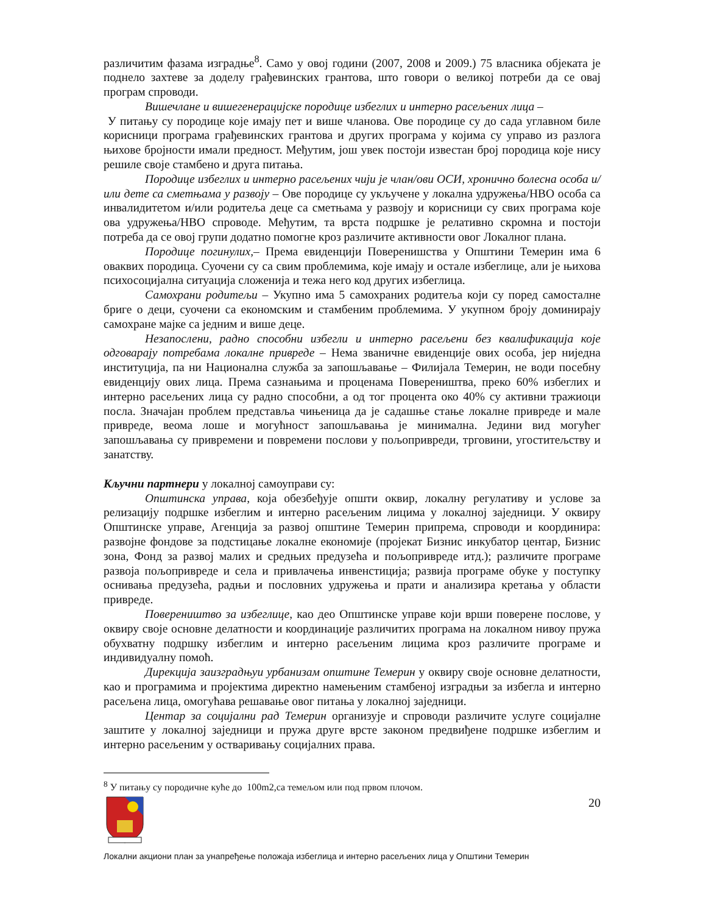различитим фазама изградње<sup>8</sup>. Само у овој години (2007, 2008 и 2009.) 75 власника објеката је поднело захтеве за доделу грађевинских грантова, што говори о великој потреби да се овај програм спроводи.
Вишечлане и вишегенерацијске породице избеглих и интерно расељених лица –
У питању су породице које имају пет и више чланова. Ове породице су до сада углавном биле корисници програма грађевинских грантова и других програма у којима су управо из разлога њихове бројности имали предност. Међутим, још увек постоји известан број породица које нису решиле своје стамбено и друга питања.
Породице избеглих и интерно расељених чији је члан/ови ОСИ, хронично болесна особа и/или дете са сметњама у развоју – Ове породице су укључене у локална удружења/НВО особа са инвалидитетом и/или родитеља деце са сметњама у развоју и корисници су свих програма које ова удружења/НВО спроводе. Међутим, та врста подршке је релативно скромна и постоји потреба да се овој групи додатно помогне кроз различите активности овог Локалног плана.
Породице погинулих,– Према евиденцији Поверенишства у Општини Темерин има 6 оваквих породица. Суочени су са свим проблемима, које имају и остале избеглице, али је њихова психосоцијална ситуација сложенија и тежа него код других избеглица.
Самохрани родитељи – Укупно има 5 самохраних родитеља који су поред самосталне бриге о деци, суочени са економским и стамбеним проблемима. У укупном броју доминирају самохране мајке са једним и више деце.
Незапослени, радно способни избегли и интерно расељени без квалификација које одговарају потребама локалне привреде – Нема званичне евиденције ових особа, јер ниједна институција, па ни Национална служба за запошљавање – Филијала Темерин, не води посебну евиденцију ових лица. Према сазнањима и проценама Повереништва, преко 60% избеглих и интерно расељених лица су радно способни, а од тог процента око 40% су активни тражиоци посла. Значајан проблем представља чињеница да је садашње стање локалне привреде и мале привреде, веома лоше и могућност запошљавања је минимална. Једини вид могућег запошљавања су привремени и повремени послови у пољопривреди, трговини, угоститељству и занатству.
Кључни партнери у локалној самоуправи су:
Општинска управа, која обезбеђује општи оквир, локалну регулативу и услове за релизацију подршке избеглим и интерно расељеним лицима у локалној заједници. У оквиру Општинске управе, Агенција за развој општине Темерин припрема, спроводи и координира: развојне фондове за подстицање локалне економије (пројекат Бизнис инкубатор центар, Бизнис зона, Фонд за развој малих и средњих предузећа и пољопривреде итд.); различите програме развоја пољопривреде и села и привлачења инвенстиција; развија програме обуке у поступку оснивања предузећа, радњи и пословних удружења и прати и анализира кретања у области привреде.
Повереништво за избеглице, као део Општинске управе који врши поверене послове, у оквиру своје основне делатности и координације различитих програма на локалном нивоу пружа обухватну подршку избеглим и интерно расељеним лицима кроз различите програме и индивидуалну помоћ.
Дирекција заизградњуи урбанизам општине Темерин у оквиру своје основне делатности, као и програмима и пројектима директно намењеним стамбеној изградњи за избегла и интерно расељена лица, омогућава решавање овог питања у локалној заједници.
Центар за социјални рад Темерин организује и спроводи различите услуге социјалне заштите у локалној заједници и пружа друге врсте законом предвиђене подршке избеглим и интерно расељеним у остваривању социјалних права.
<sup>8</sup> У питању су породичне куће до 100m2,са темељом или под првом плочом.
20
Локални акциони план за унапређење положаја избеглица и интерно расељених лица у Општини Темерин